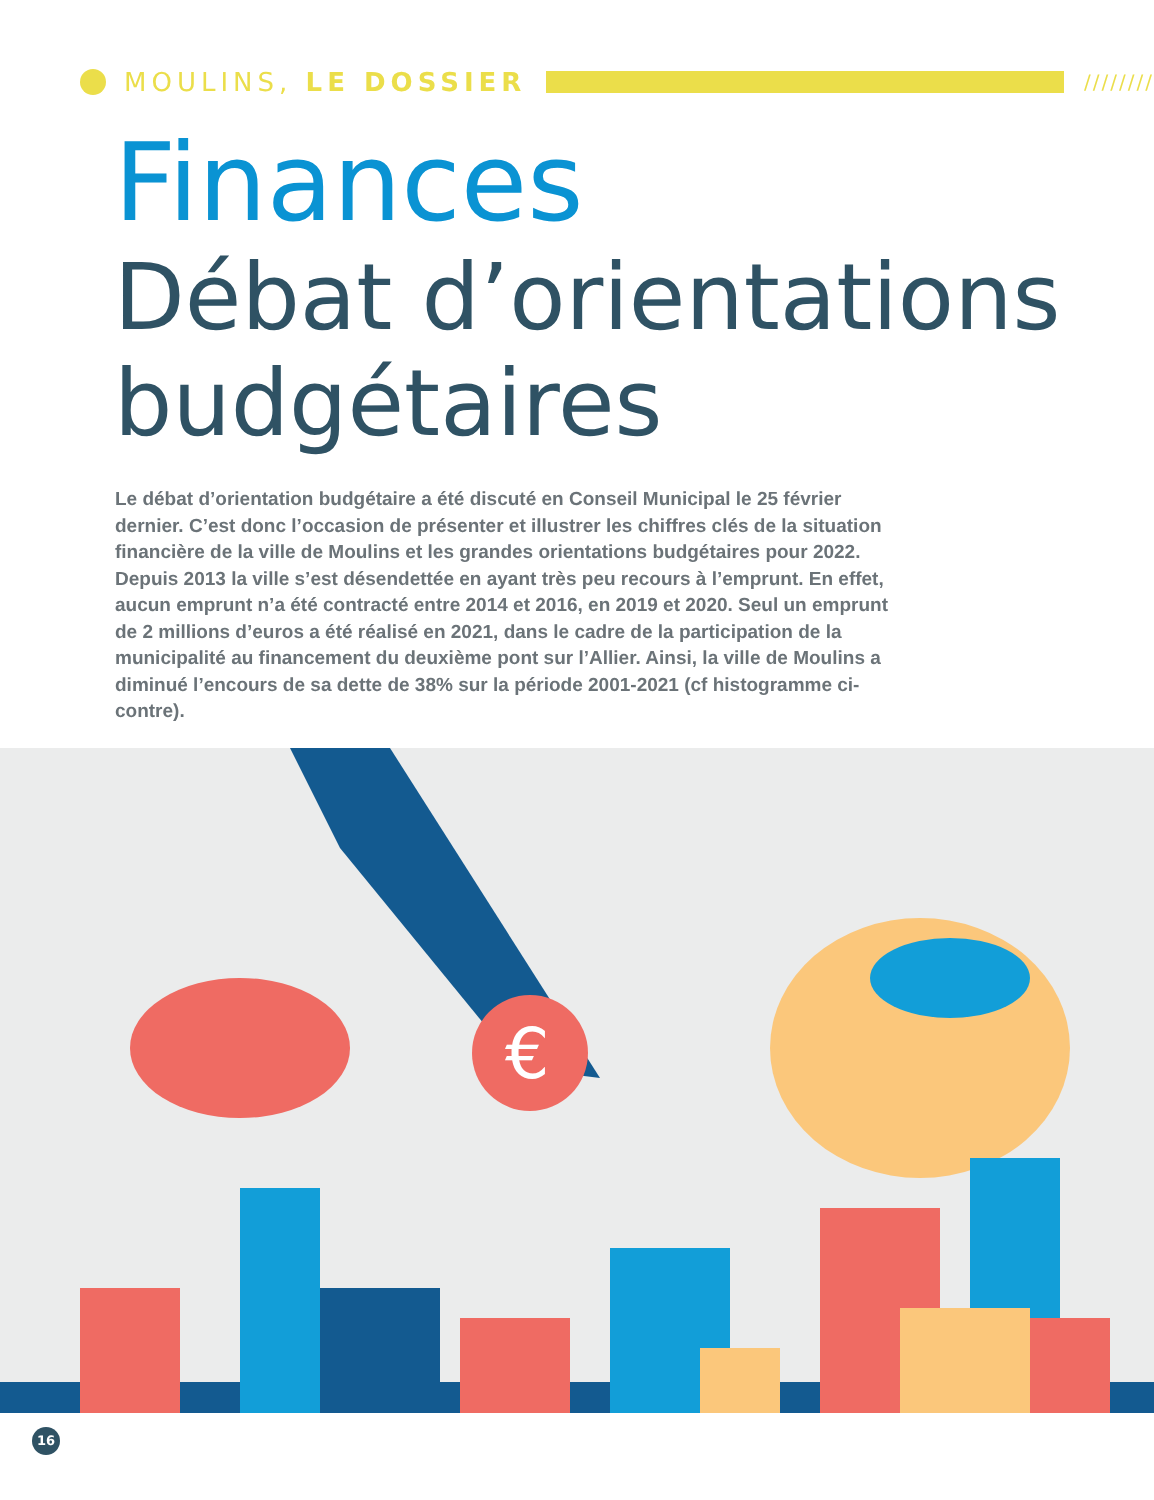MOULINS, LE DOSSIER
////////
Finances
Débat d’orientations
budgétaires
Le débat d’orientation budgétaire a été discuté en Conseil Municipal le 25 février dernier. C’est donc l’occasion de présenter et illustrer les chiffres clés de la situation financière de la ville de Moulins et les grandes orientations budgétaires pour 2022.
Depuis 2013 la ville s’est désendettée en ayant très peu recours à l’emprunt. En effet, aucun emprunt n’a été contracté entre 2014 et 2016, en 2019 et 2020. Seul un emprunt de 2 millions d’euros a été réalisé en 2021, dans le cadre de la participation de la municipalité au financement du deuxième pont sur l’Allier. Ainsi, la ville de Moulins a diminué l’encours de sa dette de 38% sur la période 2001-2021 (cf histogramme ci-contre).
€
16